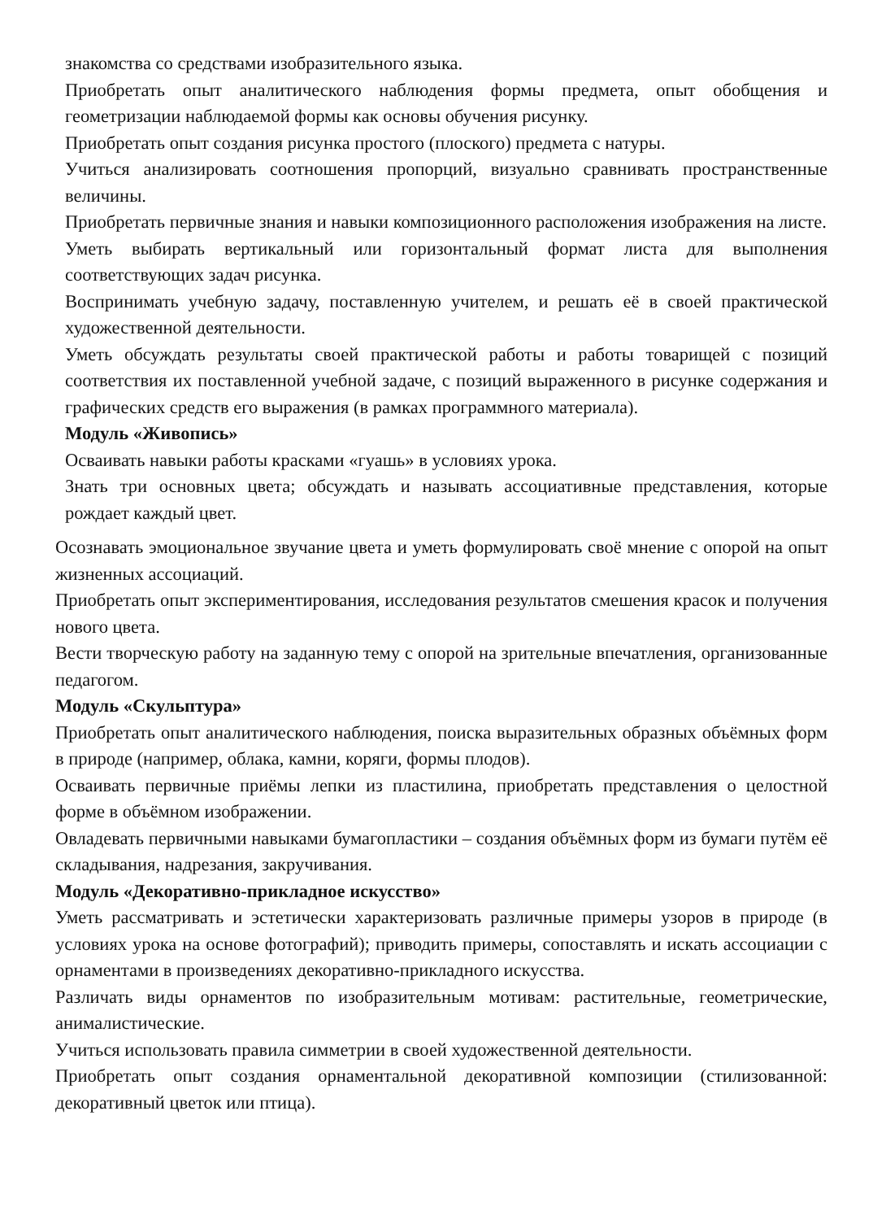знакомства со средствами изобразительного языка.
Приобретать опыт аналитического наблюдения формы предмета, опыт обобщения и геометризации наблюдаемой формы как основы обучения рисунку.
Приобретать опыт создания рисунка простого (плоского) предмета с натуры.
Учиться анализировать соотношения пропорций, визуально сравнивать пространственные величины.
Приобретать первичные знания и навыки композиционного расположения изображения на листе.
Уметь выбирать вертикальный или горизонтальный формат листа для выполнения соответствующих задач рисунка.
Воспринимать учебную задачу, поставленную учителем, и решать её в своей практической художественной деятельности.
Уметь обсуждать результаты своей практической работы и работы товарищей с позиций соответствия их поставленной учебной задаче, с позиций выраженного в рисунке содержания и графических средств его выражения (в рамках программного материала).
Модуль «Живопись»
Осваивать навыки работы красками «гуашь» в условиях урока.
Знать три основных цвета; обсуждать и называть ассоциативные представления, которые рождает каждый цвет.
Осознавать эмоциональное звучание цвета и уметь формулировать своё мнение с опорой на опыт жизненных ассоциаций.
Приобретать опыт экспериментирования, исследования результатов смешения красок и получения нового цвета.
Вести творческую работу на заданную тему с опорой на зрительные впечатления, организованные педагогом.
Модуль «Скульптура»
Приобретать опыт аналитического наблюдения, поиска выразительных образных объёмных форм в природе (например, облака, камни, коряги, формы плодов).
Осваивать первичные приёмы лепки из пластилина, приобретать представления о целостной форме в объёмном изображении.
Овладевать первичными навыками бумагопластики – создания объёмных форм из бумаги путём её складывания, надрезания, закручивания.
Модуль «Декоративно-прикладное искусство»
Уметь рассматривать и эстетически характеризовать различные примеры узоров в природе (в условиях урока на основе фотографий); приводить примеры, сопоставлять и искать ассоциации с орнаментами в произведениях декоративно-прикладного искусства.
Различать виды орнаментов по изобразительным мотивам: растительные, геометрические, анималистические.
Учиться использовать правила симметрии в своей художественной деятельности.
Приобретать опыт создания орнаментальной декоративной композиции (стилизованной: декоративный цветок или птица).